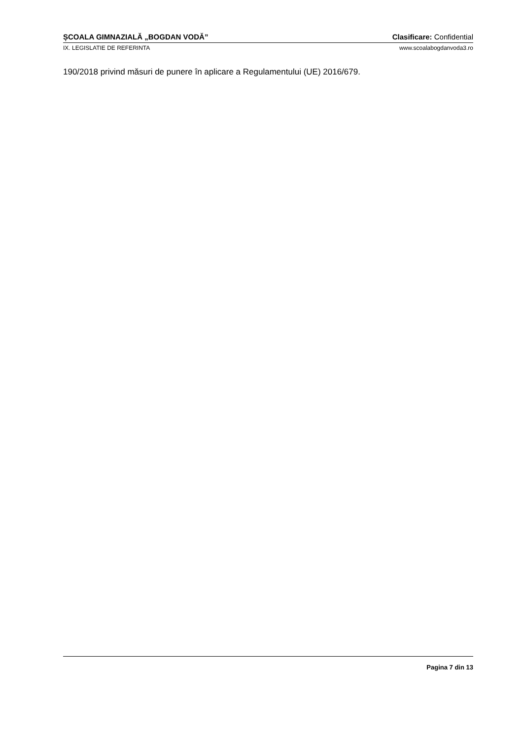ȘCOALA GIMNAZIALĂ „BOGDAN VODĂ” Clasificare: Confidential
IX. LEGISLATIE DE REFERINTA www.scoalabogdanvoda3.ro
190/2018 privind măsuri de punere în aplicare a Regulamentului (UE) 2016/679.
Pagina 7 din 13